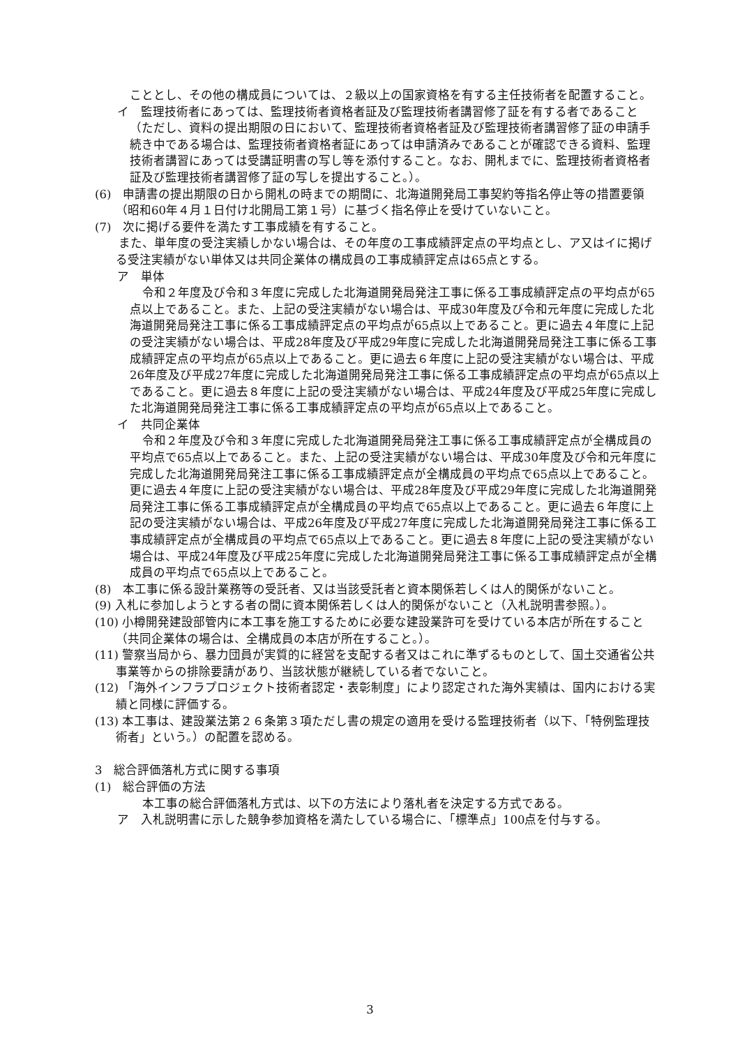こととし、その他の構成員については、２級以上の国家資格を有する主任技術者を配置すること。
イ　監理技術者にあっては、監理技術者資格者証及び監理技術者講習修了証を有する者であること（ただし、資料の提出期限の日において、監理技術者資格者証及び監理技術者講習修了証の申請手続き中である場合は、監理技術者資格者証にあっては申請済みであることが確認できる資料、監理技術者講習にあっては受講証明書の写し等を添付すること。なお、開札までに、監理技術者資格者証及び監理技術者講習修了証の写しを提出すること。）。
(6)　申請書の提出期限の日から開札の時までの期間に、北海道開発局工事契約等指名停止等の措置要領（昭和60年４月１日付け北開局工第１号）に基づく指名停止を受けていないこと。
(7)　次に掲げる要件を満たす工事成績を有すること。
　　また、単年度の受注実績しかない場合は、その年度の工事成績評定点の平均点とし、ア又はイに掲げる受注実績がない単体又は共同企業体の構成員の工事成績評定点は65点とする。
ア　単体
令和２年度及び令和３年度に完成した北海道開発局発注工事に係る工事成績評定点の平均点が65点以上であること。また、上記の受注実績がない場合は、平成30年度及び令和元年度に完成した北海道開発局発注工事に係る工事成績評定点の平均点が65点以上であること。更に過去４年度に上記の受注実績がない場合は、平成28年度及び平成29年度に完成した北海道開発局発注工事に係る工事成績評定点の平均点が65点以上であること。更に過去６年度に上記の受注実績がない場合は、平成26年度及び平成27年度に完成した北海道開発局発注工事に係る工事成績評定点の平均点が65点以上であること。更に過去８年度に上記の受注実績がない場合は、平成24年度及び平成25年度に完成した北海道開発局発注工事に係る工事成績評定点の平均点が65点以上であること。
イ　共同企業体
令和２年度及び令和３年度に完成した北海道開発局発注工事に係る工事成績評定点が全構成員の平均点で65点以上であること。また、上記の受注実績がない場合は、平成30年度及び令和元年度に完成した北海道開発局発注工事に係る工事成績評定点が全構成員の平均点で65点以上であること。更に過去４年度に上記の受注実績がない場合は、平成28年度及び平成29年度に完成した北海道開発局発注工事に係る工事成績評定点が全構成員の平均点で65点以上であること。更に過去６年度に上記の受注実績がない場合は、平成26年度及び平成27年度に完成した北海道開発局発注工事に係る工事成績評定点が全構成員の平均点で65点以上であること。更に過去８年度に上記の受注実績がない場合は、平成24年度及び平成25年度に完成した北海道開発局発注工事に係る工事成績評定点が全構成員の平均点で65点以上であること。
(8)　本工事に係る設計業務等の受託者、又は当該受託者と資本関係若しくは人的関係がないこと。
(9) 入札に参加しようとする者の間に資本関係若しくは人的関係がないこと（入札説明書参照。）。
(10) 小樽開発建設部管内に本工事を施工するために必要な建設業許可を受けている本店が所在すること（共同企業体の場合は、全構成員の本店が所在すること。）。
(11) 警察当局から、暴力団員が実質的に経営を支配する者又はこれに準ずるものとして、国土交通省公共事業等からの排除要請があり、当該状態が継続している者でないこと。
(12) 「海外インフラプロジェクト技術者認定・表彰制度」により認定された海外実績は、国内における実績と同様に評価する。
(13) 本工事は、建設業法第２６条第３項ただし書の規定の適用を受ける監理技術者（以下、「特例監理技術者」という。）の配置を認める。
3　総合評価落札方式に関する事項
(1)　総合評価の方法
本工事の総合評価落札方式は、以下の方法により落札者を決定する方式である。
ア　入札説明書に示した競争参加資格を満たしている場合に、「標準点」100点を付与する。
3